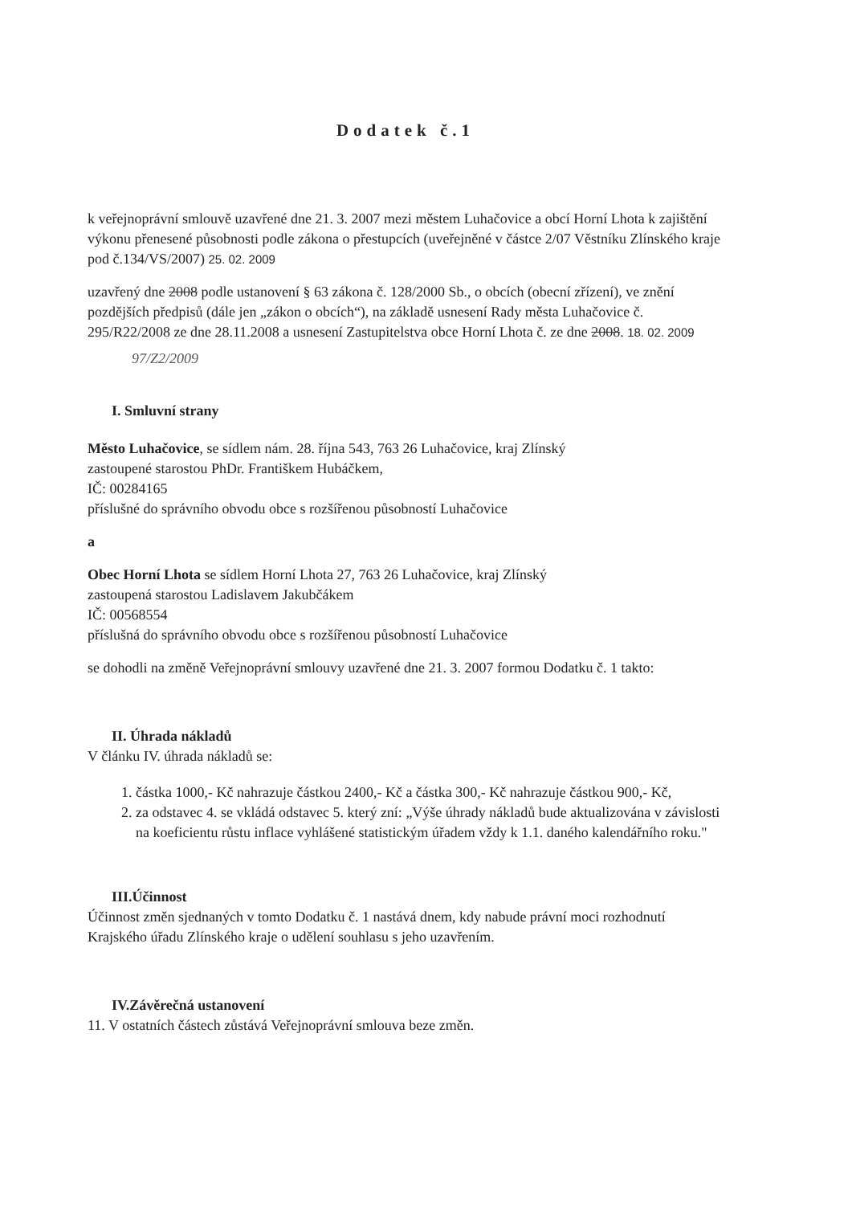Dodatek č.1
k veřejnoprávní smlouvě uzavřené dne 21. 3. 2007 mezi městem Luhačovice a obcí Horní Lhota k zajištění výkonu přenesené působnosti podle zákona o přestupcích (uveřejněné v částce 2/07 Věstníku Zlínského kraje pod č.134/VS/2007) 25. 02. 2009
uzavřený dne 2008 podle ustanovení § 63 zákona č. 128/2000 Sb., o obcích (obecní zřízení), ve znění pozdějších předpisů (dále jen „zákon o obcích“), na základě usnesení Rady města Luhačovice č. 295/R22/2008 ze dne 28.11.2008 a usnesení Zastupitelstva obce Horní Lhota č. ze dne 2008. 18. 02. 2009
97/Z2/2009
I. Smluvní strany
Město Luhačovice, se sídlem nám. 28. října 543, 763 26 Luhačovice, kraj Zlínský
zastoupené starostou PhDr. Františkem Hubáčkem,
IČ: 00284165
příslušné do správního obvodu obce s rozšířenou působností Luhačovice
a
Obec Horní Lhota se sídlem Horní Lhota 27, 763 26 Luhačovice, kraj Zlínský
zastoupená starostou Ladislavem Jakubčákem
IČ: 00568554
příslušná do správního obvodu obce s rozšířenou působností Luhačovice
se dohodli na změně Veřejnoprávní smlouvy uzavřené dne 21. 3. 2007 formou Dodatku č. 1 takto:
II. Úhrada nákladů
V článku IV. úhrada nákladů se:
1. částka 1000,- Kč nahrazuje částkou 2400,- Kč a částka 300,- Kč nahrazuje částkou 900,- Kč,
2. za odstavec 4. se vkládá odstavec 5. který zní: „Výše úhrady nákladů bude aktualizována v závislosti na koeficientu růstu inflace vyhlášené statistickým úřadem vždy k 1.1. daného kalendářního roku."
III.Účinnost
Účinnost změn sjednaných v tomto Dodatku č. 1 nastává dnem, kdy nabude právní moci rozhodnutí Krajského úřadu Zlínského kraje o udělení souhlasu s jeho uzavřením.
IV.Závěrečná ustanovení
11. V ostatních částech zůstává Veřejnoprávní smlouva beze změn.